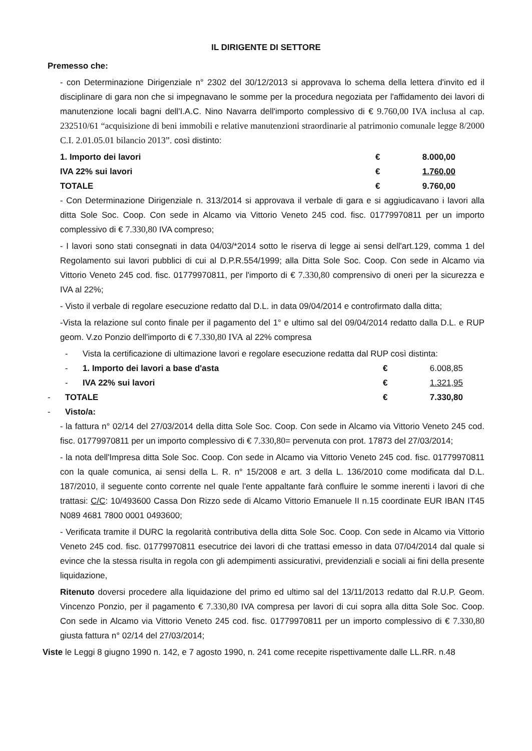IL DIRIGENTE DI SETTORE
Premesso che:
- con Determinazione Dirigenziale n° 2302 del 30/12/2013 si approvava lo schema della lettera d'invito ed il disciplinare di gara non che si impegnavano le somme per la procedura negoziata per l'affidamento dei lavori di manutenzione locali bagni dell'I.A.C. Nino Navarra dell'importo complessivo di € 9.760,00 IVA inclusa al cap. 232510/61 “acquisizione di beni immobili e relative manutenzioni straordinarie al patrimonio comunale legge 8/2000 C.I. 2.01.05.01 bilancio 2013”. così distinto:
| 1. Importo dei lavori | € | 8.000,00 |
| IVA 22% sui lavori | € | 1.760,00 |
| TOTALE | € | 9.760,00 |
- Con Determinazione Dirigenziale n. 313/2014 si approvava il verbale di gara e si aggiudicavano i lavori alla ditta Sole Soc. Coop. Con sede in Alcamo via Vittorio Veneto 245 cod. fisc. 01779970811 per un importo complessivo di € 7.330,80 IVA compreso;
- I lavori sono stati consegnati in data 04/03/*2014 sotto le riserva di legge ai sensi dell'art.129, comma 1 del Regolamento sui lavori pubblici di cui al D.P.R.554/1999; alla Ditta Sole Soc. Coop. Con sede in Alcamo via Vittorio Veneto 245 cod. fisc. 01779970811, per l'importo di € 7.330,80 comprensivo di oneri per la sicurezza e IVA al 22%;
- Visto il verbale di regolare esecuzione redatto dal D.L. in data 09/04/2014 e controfirmato dalla ditta;
-Vista la relazione sul conto finale per il pagamento del 1° e ultimo sal del 09/04/2014 redatto dalla D.L. e RUP geom. V.zo Ponzio dell'importo di € 7.330,80 IVA al 22% compresa
| | - | Vista la certificazione di ultimazione lavori e regolare esecuzione redatta dal RUP così distinta: | | |
| | - | 1. Importo dei lavori a base d'asta | € | 6.008,85 |
| | - | IVA 22% sui lavori | € | 1.321,95 |
| - | TOTALE | | € | 7.330,80 |
| - | Visto/a: | | | |
- la fattura n° 02/14 del 27/03/2014 della ditta Sole Soc. Coop. Con sede in Alcamo via Vittorio Veneto 245 cod. fisc. 01779970811 per un importo complessivo di € 7.330,80= pervenuta con prot. 17873 del 27/03/2014;
- la nota dell'Impresa ditta Sole Soc. Coop. Con sede in Alcamo via Vittorio Veneto 245 cod. fisc. 01779970811 con la quale comunica, ai sensi della L. R. n° 15/2008 e art. 3 della L. 136/2010 come modificata dal D.L. 187/2010, il seguente conto corrente nel quale l'ente appaltante farà confluire le somme inerenti i lavori di che trattasi: C/C: 10/493600 Cassa Don Rizzo sede di Alcamo Vittorio Emanuele II n.15 coordinate EUR IBAN IT45 N089 4681 7800 0001 0493600;
- Verificata tramite il DURC la regolarità contributiva della ditta Sole Soc. Coop. Con sede in Alcamo via Vittorio Veneto 245 cod. fisc. 01779970811 esecutrice dei lavori di che trattasi emesso in data 07/04/2014 dal quale si evince che la stessa risulta in regola con gli adempimenti assicurativi, previdenziali e sociali ai fini della presente liquidazione,
Ritenuto doversi procedere alla liquidazione del primo ed ultimo sal del 13/11/2013 redatto dal R.U.P. Geom. Vincenzo Ponzio, per il pagamento € 7.330,80 IVA compresa per lavori di cui sopra alla ditta Sole Soc. Coop. Con sede in Alcamo via Vittorio Veneto 245 cod. fisc. 01779970811 per un importo complessivo di € 7.330,80 giusta fattura n° 02/14 del 27/03/2014;
Viste le Leggi 8 giugno 1990 n. 142, e 7 agosto 1990, n. 241 come recepite rispettivamente dalle LL.RR. n.48